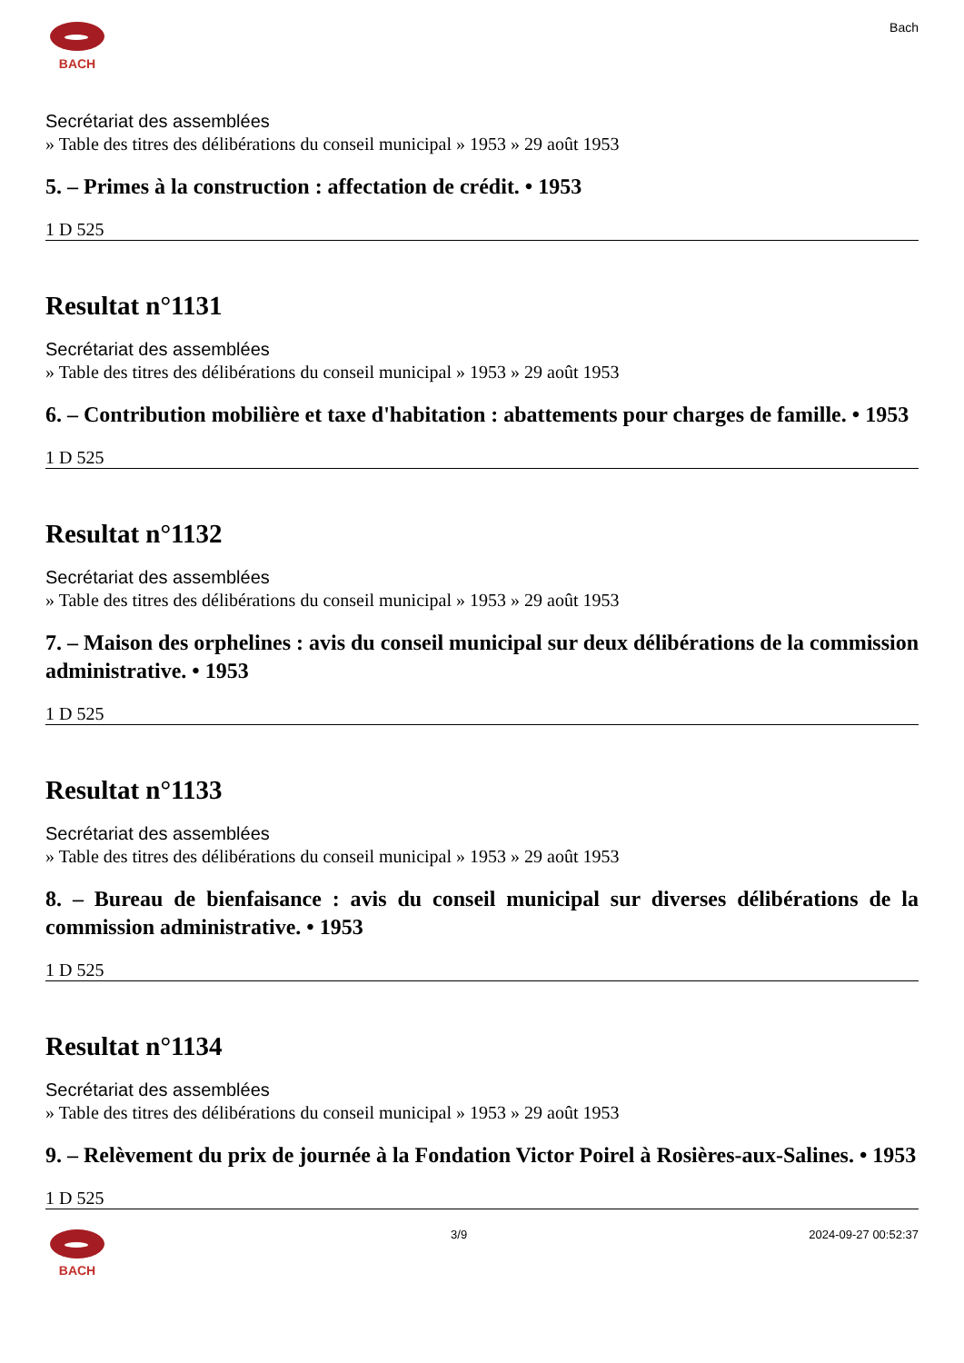BACH Bach
Secrétariat des assemblées
» Table des titres des délibérations du conseil municipal » 1953 » 29 août 1953
5. – Primes à la construction : affectation de crédit. • 1953
1 D 525
Resultat n°1131
Secrétariat des assemblées
» Table des titres des délibérations du conseil municipal » 1953 » 29 août 1953
6. – Contribution mobilière et taxe d'habitation : abattements pour charges de famille. • 1953
1 D 525
Resultat n°1132
Secrétariat des assemblées
» Table des titres des délibérations du conseil municipal » 1953 » 29 août 1953
7. – Maison des orphelines : avis du conseil municipal sur deux délibérations de la commission administrative. • 1953
1 D 525
Resultat n°1133
Secrétariat des assemblées
» Table des titres des délibérations du conseil municipal » 1953 » 29 août 1953
8. – Bureau de bienfaisance : avis du conseil municipal sur diverses délibérations de la commission administrative. • 1953
1 D 525
Resultat n°1134
Secrétariat des assemblées
» Table des titres des délibérations du conseil municipal » 1953 » 29 août 1953
9. – Relèvement du prix de journée à la Fondation Victor Poirel à Rosières-aux-Salines. • 1953
1 D 525
BACH 3/9 2024-09-27 00:52:37